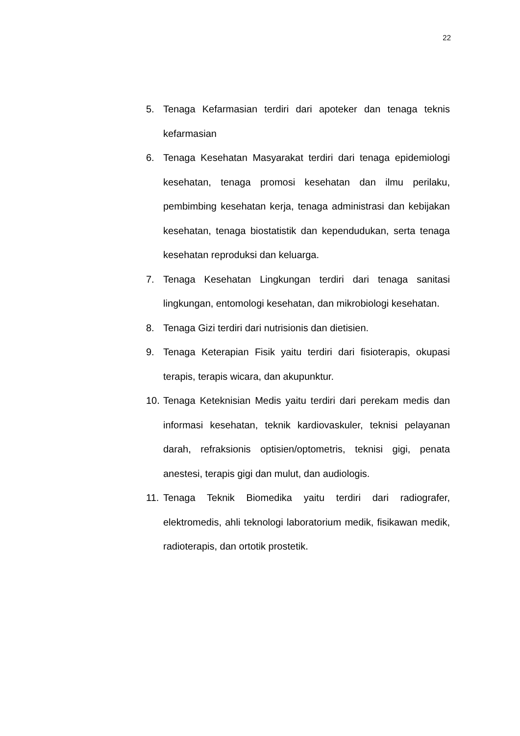22
5. Tenaga Kefarmasian terdiri dari apoteker dan tenaga teknis kefarmasian
6. Tenaga Kesehatan Masyarakat terdiri dari tenaga epidemiologi kesehatan, tenaga promosi kesehatan dan ilmu perilaku, pembimbing kesehatan kerja, tenaga administrasi dan kebijakan kesehatan, tenaga biostatistik dan kependudukan, serta tenaga kesehatan reproduksi dan keluarga.
7. Tenaga Kesehatan Lingkungan terdiri dari tenaga sanitasi lingkungan, entomologi kesehatan, dan mikrobiologi kesehatan.
8. Tenaga Gizi terdiri dari nutrisionis dan dietisien.
9. Tenaga Keterapian Fisik yaitu terdiri dari fisioterapis, okupasi terapis, terapis wicara, dan akupunktur.
10.
Tenaga Keteknisian Medis yaitu terdiri dari perekam medis dan informasi kesehatan, teknik kardiovaskuler, teknisi pelayanan darah, refraksionis optisien/optometris, teknisi gigi, penata anestesi, terapis gigi dan mulut, dan audiologis.
11.
Tenaga Teknik Biomedika yaitu terdiri dari radiografer, elektromedis, ahli teknologi laboratorium medik, fisikawan medik, radioterapis, dan ortotik prostetik.